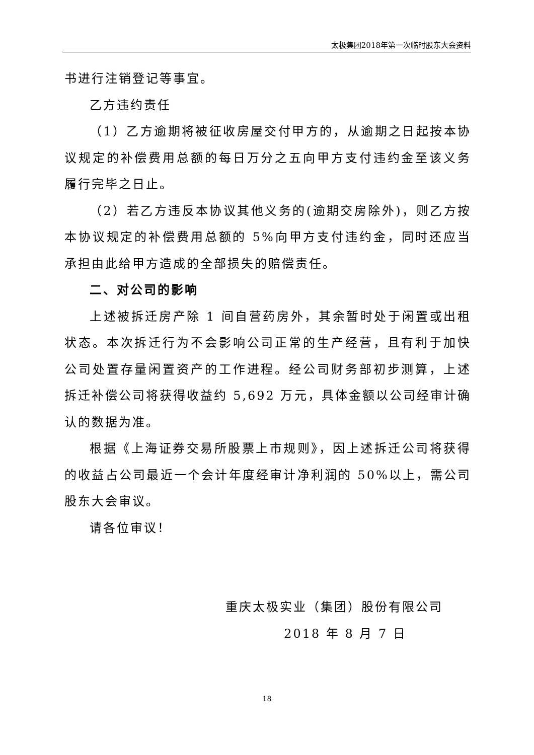太极集团2018年第一次临时股东大会资料
书进行注销登记等事宜。
乙方违约责任
（1）乙方逾期将被征收房屋交付甲方的，从逾期之日起按本协议规定的补偿费用总额的每日万分之五向甲方支付违约金至该义务履行完毕之日止。
（2）若乙方违反本协议其他义务的(逾期交房除外)，则乙方按本协议规定的补偿费用总额的 5%向甲方支付违约金，同时还应当承担由此给甲方造成的全部损失的赔偿责任。
二、对公司的影响
上述被拆迁房产除 1 间自营药房外，其余暂时处于闲置或出租状态。本次拆迁行为不会影响公司正常的生产经营，且有利于加快公司处置存量闲置资产的工作进程。经公司财务部初步测算，上述拆迁补偿公司将获得收益约 5,692 万元，具体金额以公司经审计确认的数据为准。
根据《上海证券交易所股票上市规则》，因上述拆迁公司将获得的收益占公司最近一个会计年度经审计净利润的 50%以上，需公司股东大会审议。
请各位审议！
重庆太极实业（集团）股份有限公司
2018 年 8 月 7 日
18